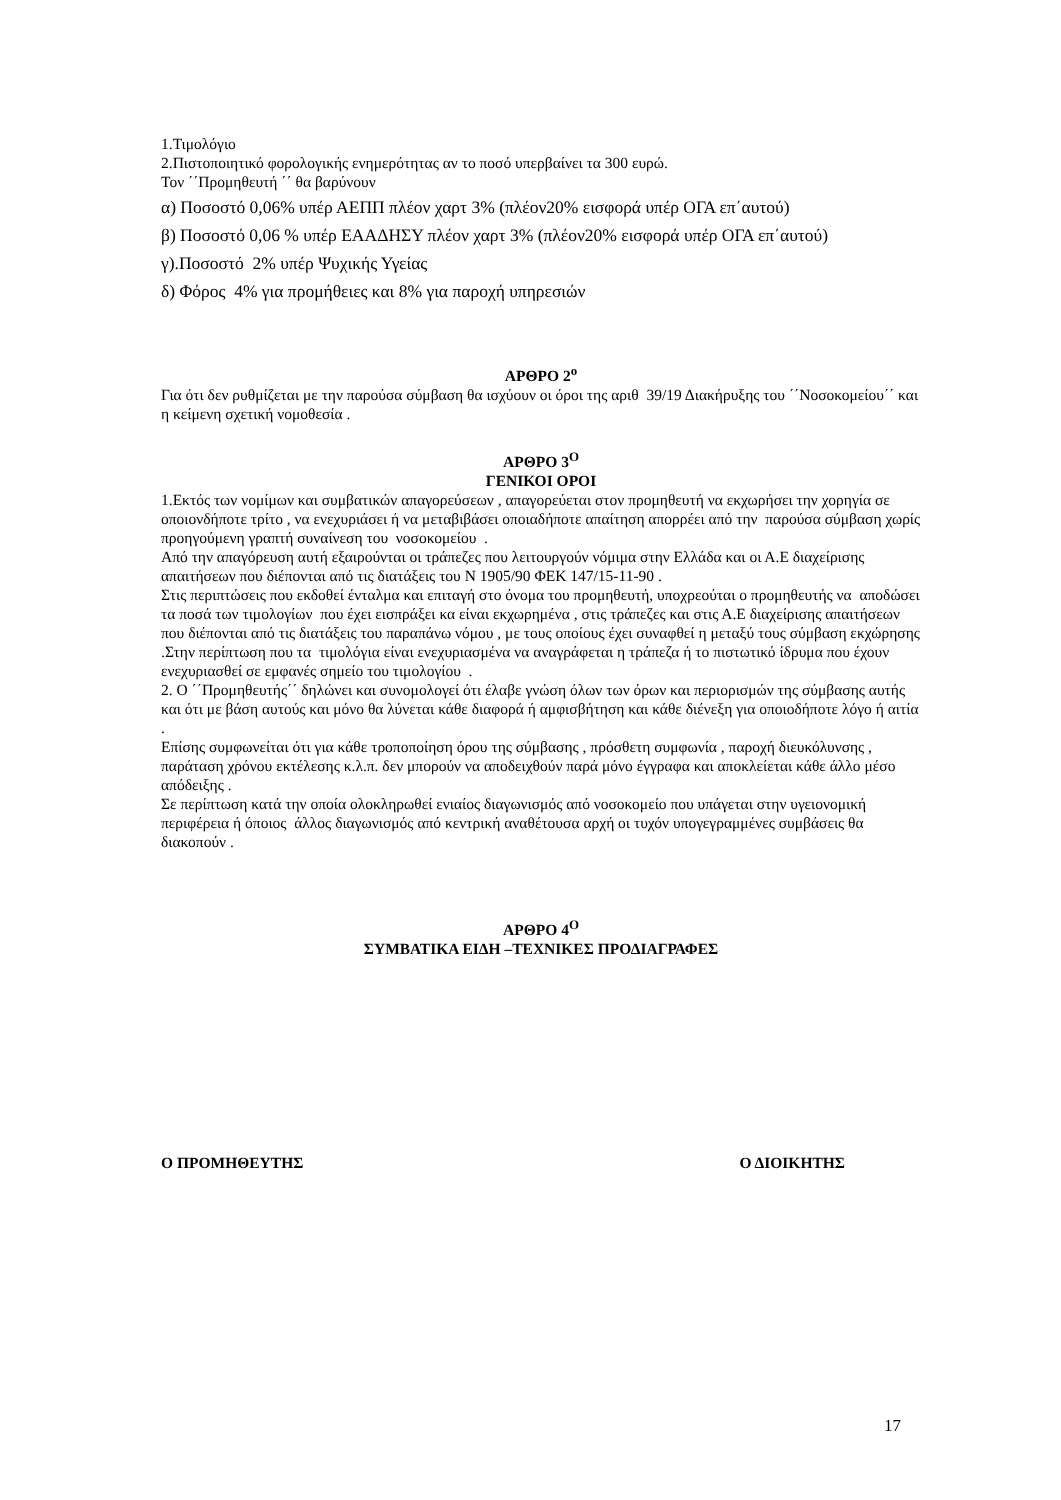1.Τιμολόγιο
2.Πιστοποιητικό φορολογικής ενημερότητας αν το ποσό υπερβαίνει τα 300 ευρώ.
Τον ΄΄Προμηθευτή ΄΄ θα βαρύνουν
α) Ποσοστό 0,06% υπέρ ΑΕΠΠ πλέον χαρτ 3% (πλέον20% εισφορά υπέρ ΟΓΑ επ΄αυτού)
β) Ποσοστό 0,06 % υπέρ ΕΑΑΔΗΣΥ πλέον χαρτ 3% (πλέον20% εισφορά υπέρ ΟΓΑ επ΄αυτού)
γ).Ποσοστό 2% υπέρ Ψυχικής Υγείας
δ) Φόρος 4% για προμήθειες και 8% για παροχή υπηρεσιών
ΑΡΘΡΟ 2<sup>ο</sup>
Για ότι δεν ρυθμίζεται με την παρούσα σύμβαση θα ισχύουν οι όροι της αριθ 39/19 Διακήρυξης του ΄΄Νοσοκομείου΄΄ και η κείμενη σχετική νομοθεσία .
ΑΡΘΡΟ 3<sup>Ο</sup>
ΓΕΝΙΚΟΙ ΟΡΟΙ
1.Εκτός των νομίμων και συμβατικών απαγορεύσεων , απαγορεύεται στον προμηθευτή να εκχωρήσει την χορηγία σε οποιονδήποτε τρίτο , να ενεχυριάσει ή να μεταβιβάσει οποιαδήποτε απαίτηση απορρέει από την παρούσα σύμβαση χωρίς προηγούμενη γραπτή συναίνεση του νοσοκομείου .
Από την απαγόρευση αυτή εξαιρούνται οι τράπεζες που λειτουργούν νόμιμα στην Ελλάδα και οι Α.Ε διαχείρισης απαιτήσεων που διέπονται από τις διατάξεις του Ν 1905/90 ΦΕΚ 147/15-11-90 .
Στις περιπτώσεις που εκδοθεί ένταλμα και επιταγή στο όνομα του προμηθευτή, υποχρεούται ο προμηθευτής να αποδώσει τα ποσά των τιμολογίων που έχει εισπράξει κα είναι εκχωρημένα , στις τράπεζες και στις Α.Ε διαχείρισης απαιτήσεων που διέπονται από τις διατάξεις του παραπάνω νόμου , με τους οποίους έχει συναφθεί η μεταξύ τους σύμβαση εκχώρησης .Στην περίπτωση που τα τιμολόγια είναι ενεχυριασμένα να αναγράφεται η τράπεζα ή το πιστωτικό ίδρυμα που έχουν ενεχυριασθεί σε εμφανές σημείο του τιμολογίου .
2. Ο ΄΄Προμηθευτής΄΄ δηλώνει και συνομολογεί ότι έλαβε γνώση όλων των όρων και περιορισμών της σύμβασης αυτής και ότι με βάση αυτούς και μόνο θα λύνεται κάθε διαφορά ή αμφισβήτηση και κάθε διένεξη για οποιοδήποτε λόγο ή αιτία .
Επίσης συμφωνείται ότι για κάθε τροποποίηση όρου της σύμβασης , πρόσθετη συμφωνία , παροχή διευκόλυνσης , παράταση χρόνου εκτέλεσης κ.λ.π. δεν μπορούν να αποδειχθούν παρά μόνο έγγραφα και αποκλείεται κάθε άλλο μέσο απόδειξης .
Σε περίπτωση κατά την οποία ολοκληρωθεί ενιαίος διαγωνισμός από νοσοκομείο που υπάγεται στην υγειονομική περιφέρεια ή όποιος άλλος διαγωνισμός από κεντρική αναθέτουσα αρχή οι τυχόν υπογεγραμμένες συμβάσεις θα διακοπούν .
ΑΡΘΡΟ 4<sup>Ο</sup>
ΣΥΜΒΑΤΙΚΑ ΕΙΔΗ –ΤΕΧΝΙΚΕΣ ΠΡΟΔΙΑΓΡΑΦΕΣ
Ο ΠΡΟΜΗΘΕΥΤΗΣ Ο ΔΙΟΙΚΗΤΗΣ
17